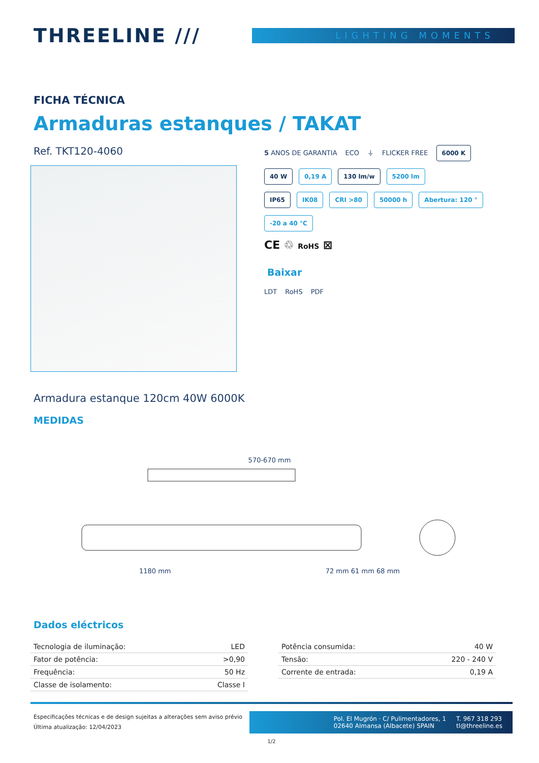THREELINE ///
LIGHTING MOMENTS
FICHA TÉCNICA
Armaduras estanques / TAKAT
Ref. TKT120-4060
5 ANOS DE GARANTIA ECO ⏚ FLICKER FREE 6000 K
40 W 0,19 A 130 lm/w 5200 lm
IP65 IK08 CRI >80 50000 h Abertura: 120 °
-20 a 40 °C
CE ♲ RoHS ⊠
Baixar
LDT RoHS PDF
Armadura estanque 120cm 40W 6000K
MEDIDAS
570-670 mm
1180 mm 72 mm 61 mm 68 mm
Dados eléctricos
| Tecnologia de iluminação: | LED |
| Fator de potência: | >0,90 |
| Frequência: | 50 Hz |
| Classe de isolamento: | Classe I |
| Potência consumida: | 40 W |
| Tensão: | 220 - 240 V |
| Corrente de entrada: | 0,19 A |
Especificações técnicas e de design sujeitas a alterações sem aviso prévio
Última atualização: 12/04/2023
Pol. El Mugrón · C/ Pulimentadores, 1
02640 Almansa (Albacete) SPAIN
T. 967 318 293
tl@threeline.es
1/2